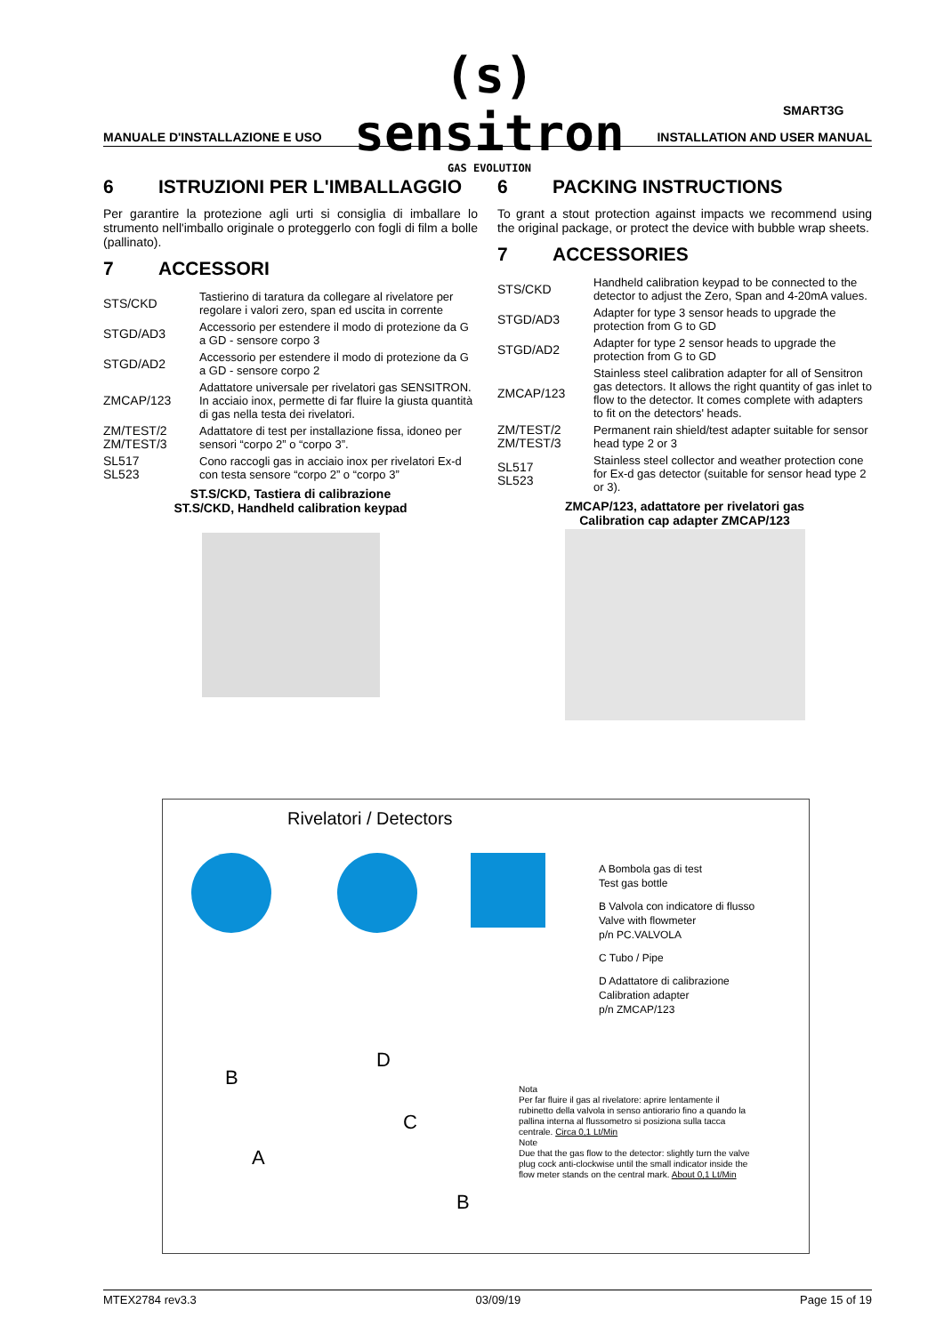(s) sensitron
GAS EVOLUTION
SMART3G
MANUALE D'INSTALLAZIONE E USO INSTALLATION AND USER MANUAL
6 ISTRUZIONI PER L'IMBALLAGGIO
Per garantire la protezione agli urti si consiglia di imballare lo strumento nell'imballo originale o proteggerlo con fogli di film a bolle (pallinato).
7 ACCESSORI
| STS/CKD | Tastierino di taratura da collegare al rivelatore per regolare i valori zero, span ed uscita in corrente |
| STGD/AD3 | Accessorio per estendere il modo di protezione da G a GD - sensore corpo 3 |
| STGD/AD2 | Accessorio per estendere il modo di protezione da G a GD - sensore corpo 2 |
| ZMCAP/123 | Adattatore universale per rivelatori gas SENSITRON. In acciaio inox, permette di far fluire la giusta quantità di gas nella testa dei rivelatori. |
| ZM/TEST/2 ZM/TEST/3 | Adattatore di test per installazione fissa, idoneo per sensori “corpo 2” o “corpo 3”. |
| SL517 SL523 | Cono raccogli gas in acciaio inox per rivelatori Ex-d con testa sensore “corpo 2” o “corpo 3” |
ST.S/CKD, Tastiera di calibrazione
ST.S/CKD, Handheld calibration keypad
6 PACKING INSTRUCTIONS
To grant a stout protection against impacts we recommend using the original package, or protect the device with bubble wrap sheets.
7 ACCESSORIES
| STS/CKD | Handheld calibration keypad to be connected to the detector to adjust the Zero, Span and 4-20mA values. |
| STGD/AD3 | Adapter for type 3 sensor heads to upgrade the protection from G to GD |
| STGD/AD2 | Adapter for type 2 sensor heads to upgrade the protection from G to GD |
| ZMCAP/123 | Stainless steel calibration adapter for all of Sensitron gas detectors. It allows the right quantity of gas inlet to flow to the detector. It comes complete with adapters to fit on the detectors' heads. |
| ZM/TEST/2 ZM/TEST/3 | Permanent rain shield/test adapter suitable for sensor head type 2 or 3 |
| SL517 SL523 | Stainless steel collector and weather protection cone for Ex-d gas detector (suitable for sensor head type 2 or 3). |
ZMCAP/123, adattatore per rivelatori gas
Calibration cap adapter ZMCAP/123
Rivelatori / Detectors
A Bombola gas di test
Test gas bottle
B Valvola con indicatore di flusso
Valve with flowmeter
p/n PC.VALVOLA
C Tubo / Pipe
D Adattatore di calibrazione
Calibration adapter
p/n ZMCAP/123
B
D
C
A
Nota
Per far fluire il gas al rivelatore: aprire lentamente il rubinetto della valvola in senso antiorario fino a quando la pallina interna al flussometro si posiziona sulla tacca centrale. Circa 0,1 Lt/Min
Note
Due that the gas flow to the detector: slightly turn the valve plug cock anti-clockwise until the small indicator inside the flow meter stands on the central mark. About 0,1 Lt/Min
B
MTEX2784 rev3.3 03/09/19 Page 15 of 19